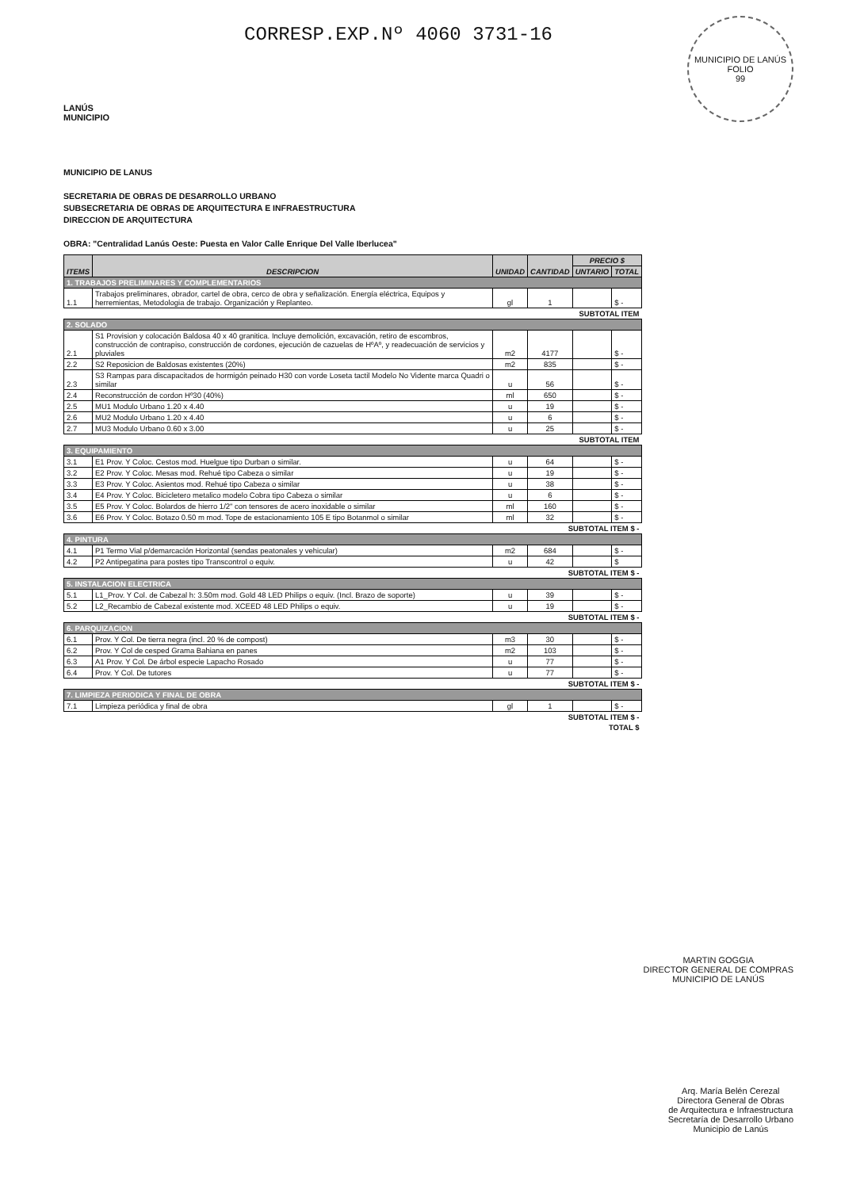LANÚS
MUNICIPIO
CORRESP.EXP.Nº 4060 3731-16
MUNICIPIO DE LANÚS
FOLIO
99
MUNICIPIO DE LANUS
SECRETARIA DE OBRAS DE DESARROLLO URBANO
SUBSECRETARIA DE OBRAS DE ARQUITECTURA E INFRAESTRUCTURA
DIRECCION DE ARQUITECTURA
OBRA: "Centralidad Lanús Oeste: Puesta en Valor Calle Enrique Del Valle Iberlucea"
| ITEMS | DESCRIPCION | UNIDAD | CANTIDAD | PRECIO $ | |
| --- | --- | --- | --- | --- | --- |
| | | | | UNTARIO | TOTAL |
| 1. TRABAJOS PRELIMINARES Y COMPLEMENTARIOS | | | | | |
| 1.1 | Trabajos preliminares, obrador, cartel de obra, cerco de obra y señalización. Energía eléctrica, Equipos y herremientas, Metodologia de trabajo. Organización y Replanteo. | gl | 1 | | $ - |
| SUBTOTAL ITEM | | | | | |
| 2. SOLADO | | | | | |
| 2.1 | S1 Provision y colocación Baldosa 40 x 40 granitica. Incluye demolición, excavación, retiro de escombros, construcción de contrapiso, construcción de cordones, ejecución de cazuelas de HºAº, y readecuación de servicios y pluviales | m2 | 4177 | | $ - |
| 2.2 | S2 Reposicion de Baldosas existentes (20%) | m2 | 835 | | $ - |
| 2.3 | S3 Rampas para discapacitados de hormigón peinado H30 con vorde Loseta tactil Modelo No Vidente marca Quadri o similar | u | 56 | | $ - |
| 2.4 | Reconstrucción de cordon Hº30 (40%) | ml | 650 | | $ - |
| 2.5 | MU1 Modulo Urbano 1.20 x 4.40 | u | 19 | | $ - |
| 2.6 | MU2 Modulo Urbano 1.20 x 4.40 | u | 6 | | $ - |
| 2.7 | MU3 Modulo Urbano 0.60 x 3.00 | u | 25 | | $ - |
| SUBTOTAL ITEM | | | | | |
| 3. EQUIPAMIENTO | | | | | |
| 3.1 | E1 Prov. Y Coloc. Cestos mod. Huelgue tipo Durban o similar. | u | 64 | | $ - |
| 3.2 | E2 Prov. Y Coloc. Mesas mod. Rehué tipo Cabeza o similar | u | 19 | | $ - |
| 3.3 | E3 Prov. Y Coloc. Asientos mod. Rehué tipo Cabeza o similar | u | 38 | | $ - |
| 3.4 | E4 Prov. Y Coloc. Bicicletero metalico modelo Cobra tipo Cabeza o similar | u | 6 | | $ - |
| 3.5 | E5 Prov. Y Coloc. Bolardos de hierro 1/2" con tensores de acero inoxidable o similar | ml | 160 | | $ - |
| 3.6 | E6 Prov. Y Coloc. Botazo 0.50 m mod. Tope de estacionamiento 105 E tipo Botanmol o similar | ml | 32 | | $ - |
| SUBTOTAL ITEM $ - | | | | | |
| 4. PINTURA | | | | | |
| 4.1 | P1 Termo Vial p/demarcación Horizontal (sendas peatonales y vehicular) | m2 | 684 | | $ - |
| 4.2 | P2 Antipegatina para postes tipo Transcontrol o equiv. | u | 42 | | $ |
| SUBTOTAL ITEM $ - | | | | | |
| 5. INSTALACION ELECTRICA | | | | | |
| 5.1 | L1_Prov. Y Col. de Cabezal h: 3.50m mod. Gold 48 LED Philips o equiv. (Incl. Brazo de soporte) | u | 39 | | $ - |
| 5.2 | L2_Recambio de Cabezal existente mod. XCEED 48 LED Philips o equiv. | u | 19 | | $ - |
| SUBTOTAL ITEM $ - | | | | | |
| 6. PARQUIZACION | | | | | |
| 6.1 | Prov. Y Col. De tierra negra (incl. 20 % de compost) | m3 | 30 | | $ - |
| 6.2 | Prov. Y Col de cesped Grama Bahiana en panes | m2 | 103 | | $ - |
| 6.3 | A1 Prov. Y Col. De árbol especie Lapacho Rosado | u | 77 | | $ - |
| 6.4 | Prov. Y Col. De tutores | u | 77 | | $ - |
| SUBTOTAL ITEM $ - | | | | | |
| 7. LIMPIEZA PERIODICA Y FINAL DE OBRA | | | | | |
| 7.1 | Limpieza periódica y final de obra | gl | 1 | | $ - |
| SUBTOTAL ITEM $ - | | | | | |
| TOTAL $ | | | | | |
MARTIN GOGGIA
DIRECTOR GENERAL DE COMPRAS
MUNICIPIO DE LANÚS
Arq. María Belén Cerezal
Directora General de Obras
de Arquitectura e Infraestructura
Secretaría de Desarrollo Urbano
Municipio de Lanús